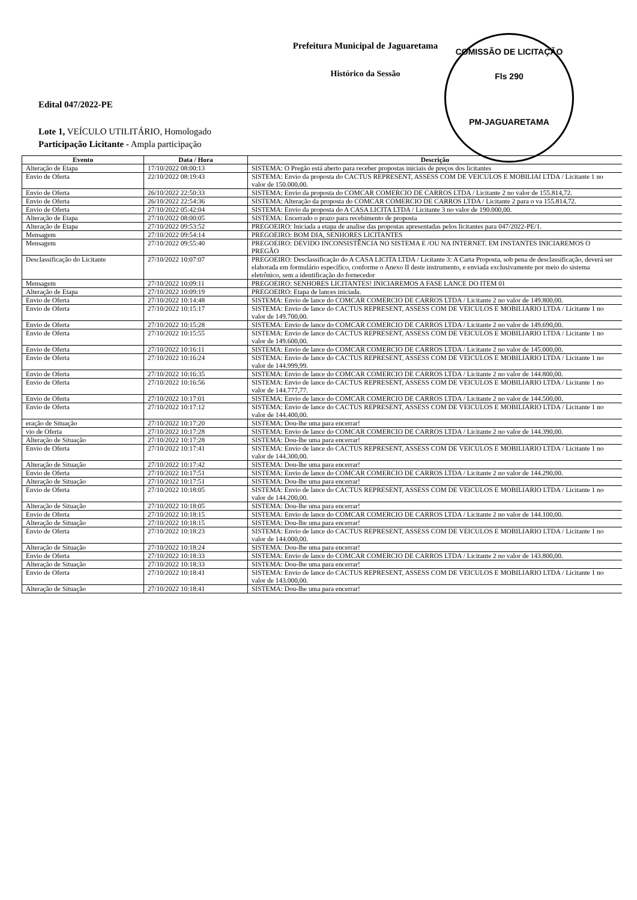COMISSÃO DE LICITAÇÃO
Fls 290
PM-JAGUARETAMA
Prefeitura Municipal de Jaguaretama
Histórico da Sessão
Edital 047/2022-PE
Lote 1, VEÍCULO UTILITÁRIO, Homologado
Participação Licitante - Ampla participação
| Evento | Data / Hora | Descrição |
| --- | --- | --- |
| Alteração de Etapa | 17/10/2022 08:00:13 | SISTEMA: O Pregão está aberto para receber propostas iniciais de preços dos licitantes |
| Envio de Oferta | 22/10/2022 08:19:43 | SISTEMA: Envio da proposta do CACTUS REPRESENT, ASSESS COM DE VEICULOS E MOBILIAI LTDA / Licitante 1 no valor de 150.000,00. |
| Envio de Oferta | 26/10/2022 22:50:33 | SISTEMA: Envio da proposta do COMCAR COMERCIO DE CARROS LTDA / Licitante 2 no valor de 155.814,72. |
| Envio de Oferta | 26/10/2022 22:54:36 | SISTEMA: Alteração da proposta do COMCAR COMERCIO DE CARROS LTDA / Licitante 2 para o va 155.814,72. |
| Envio de Oferta | 27/10/2022 05:42:04 | SISTEMA: Envio da proposta do A CASA LICITA LTDA / Licitante 3 no valor de 190.000,00. |
| Alteração de Etapa | 27/10/2022 08:00:05 | SISTEMA: Encerrado o prazo para recebimento de proposta |
| Alteração de Etapa | 27/10/2022 09:53:52 | PREGOEIRO: Iniciada a etapa de analise das propostas apresentadas pelos licitantes para 047/2022-PE/1. |
| Mensagem | 27/10/2022 09:54:14 | PREGOEIRO: BOM DIA, SENHORES LICITANTES |
| Mensagem | 27/10/2022 09:55:40 | PREGOEIRO: DEVIDO INCONSISTÊNCIA NO SISTEMA E /OU NA INTERNET. EM INSTANTES INICIAREMOS O PREGÃO |
| Desclassificação do Licitante | 27/10/2022 10:07:07 | PREGOEIRO: Desclassificação do A CASA LICITA LTDA / Licitante 3: A Carta Proposta, sob pena de desclassificação, deverá ser elaborada em formulário específico, conforme o Anexo II deste instrumento, e enviada exclusivamente por meio do sistema eletrônico, sem a identificação do fornecedor |
| Mensagem | 27/10/2022 10:09:11 | PREGOEIRO: SENHORES LICITANTES! INICIAREMOS A FASE LANCE DO ITEM 01 |
| Alteração de Etapa | 27/10/2022 10:09:19 | PREGOEIRO: Etapa de lances iniciada. |
| Envio de Oferta | 27/10/2022 10:14:48 | SISTEMA: Envio de lance do COMCAR COMERCIO DE CARROS LTDA / Licitante 2 no valor de 149.800,00. |
| Envio de Oferta | 27/10/2022 10:15:17 | SISTEMA: Envio de lance do CACTUS REPRESENT, ASSESS COM DE VEICULOS E MOBILIARIO LTDA / Licitante 1 no valor de 149.700,00. |
| Envio de Oferta | 27/10/2022 10:15:28 | SISTEMA: Envio de lance do COMCAR COMERCIO DE CARROS LTDA / Licitante 2 no valor de 149.690,00. |
| Envio de Oferta | 27/10/2022 10:15:55 | SISTEMA: Envio de lance do CACTUS REPRESENT, ASSESS COM DE VEICULOS E MOBILIARIO LTDA / Licitante 1 no valor de 149.600,00. |
| Envio de Oferta | 27/10/2022 10:16:11 | SISTEMA: Envio de lance do COMCAR COMERCIO DE CARROS LTDA / Licitante 2 no valor de 145.000,00. |
| Envio de Oferta | 27/10/2022 10:16:24 | SISTEMA: Envio de lance do CACTUS REPRESENT, ASSESS COM DE VEICULOS E MOBILIARIO LTDA / Licitante 1 no valor de 144.999,99. |
| Envio de Oferta | 27/10/2022 10:16:35 | SISTEMA: Envio de lance do COMCAR COMERCIO DE CARROS LTDA / Licitante 2 no valor de 144.800,00. |
| Envio de Oferta | 27/10/2022 10:16:56 | SISTEMA: Envio de lance do CACTUS REPRESENT, ASSESS COM DE VEICULOS E MOBILIARIO LTDA / Licitante 1 no valor de 144.777,77. |
| Envio de Oferta | 27/10/2022 10:17:01 | SISTEMA: Envio de lance do COMCAR COMERCIO DE CARROS LTDA / Licitante 2 no valor de 144.500,00. |
| Envio de Oferta | 27/10/2022 10:17:12 | SISTEMA: Envio de lance do CACTUS REPRESENT, ASSESS COM DE VEICULOS E MOBILIARIO LTDA / Licitante 1 no valor de 144.400,00. |
| eração de Situação | 27/10/2022 10:17:20 | SISTEMA: Dou-lhe uma para encerrar! |
| vio de Oferta | 27/10/2022 10:17:28 | SISTEMA: Envio de lance do COMCAR COMERCIO DE CARROS LTDA / Licitante 2 no valor de 144.390,00. |
| Alteração de Situação | 27/10/2022 10:17:28 | SISTEMA: Dou-lhe uma para encerrar! |
| Envio de Oferta | 27/10/2022 10:17:41 | SISTEMA: Envio de lance do CACTUS REPRESENT, ASSESS COM DE VEICULOS E MOBILIARIO LTDA / Licitante 1 no valor de 144.300,00. |
| Alteração de Situação | 27/10/2022 10:17:42 | SISTEMA: Dou-lhe uma para encerrar! |
| Envio de Oferta | 27/10/2022 10:17:51 | SISTEMA: Envio de lance do COMCAR COMERCIO DE CARROS LTDA / Licitante 2 no valor de 144.290,00. |
| Alteração de Situação | 27/10/2022 10:17:51 | SISTEMA: Dou-lhe uma para encerrar! |
| Envio de Oferta | 27/10/2022 10:18:05 | SISTEMA: Envio de lance do CACTUS REPRESENT, ASSESS COM DE VEICULOS E MOBILIARIO LTDA / Licitante 1 no valor de 144.200,00. |
| Alteração de Situação | 27/10/2022 10:18:05 | SISTEMA: Dou-lhe uma para encerrar! |
| Envio de Oferta | 27/10/2022 10:18:15 | SISTEMA: Envio de lance do COMCAR COMERCIO DE CARROS LTDA / Licitante 2 no valor de 144.100,00. |
| Alteração de Situação | 27/10/2022 10:18:15 | SISTEMA: Dou-lhe uma para encerrar! |
| Envio de Oferta | 27/10/2022 10:18:23 | SISTEMA: Envio de lance do CACTUS REPRESENT, ASSESS COM DE VEICULOS E MOBILIARIO LTDA / Licitante 1 no valor de 144.000,00. |
| Alteração de Situação | 27/10/2022 10:18:24 | SISTEMA: Dou-lhe uma para encerrar! |
| Envio de Oferta | 27/10/2022 10:18:33 | SISTEMA: Envio de lance do COMCAR COMERCIO DE CARROS LTDA / Licitante 2 no valor de 143.800,00. |
| Alteração de Situação | 27/10/2022 10:18:33 | SISTEMA: Dou-lhe uma para encerrar! |
| Envio de Oferta | 27/10/2022 10:18:41 | SISTEMA: Envio de lance do CACTUS REPRESENT, ASSESS COM DE VEICULOS E MOBILIARIO LTDA / Licitante 1 no valor de 143.000,00. |
| Alteração de Situação | 27/10/2022 10:18:41 | SISTEMA: Dou-lhe uma para encerrar! |